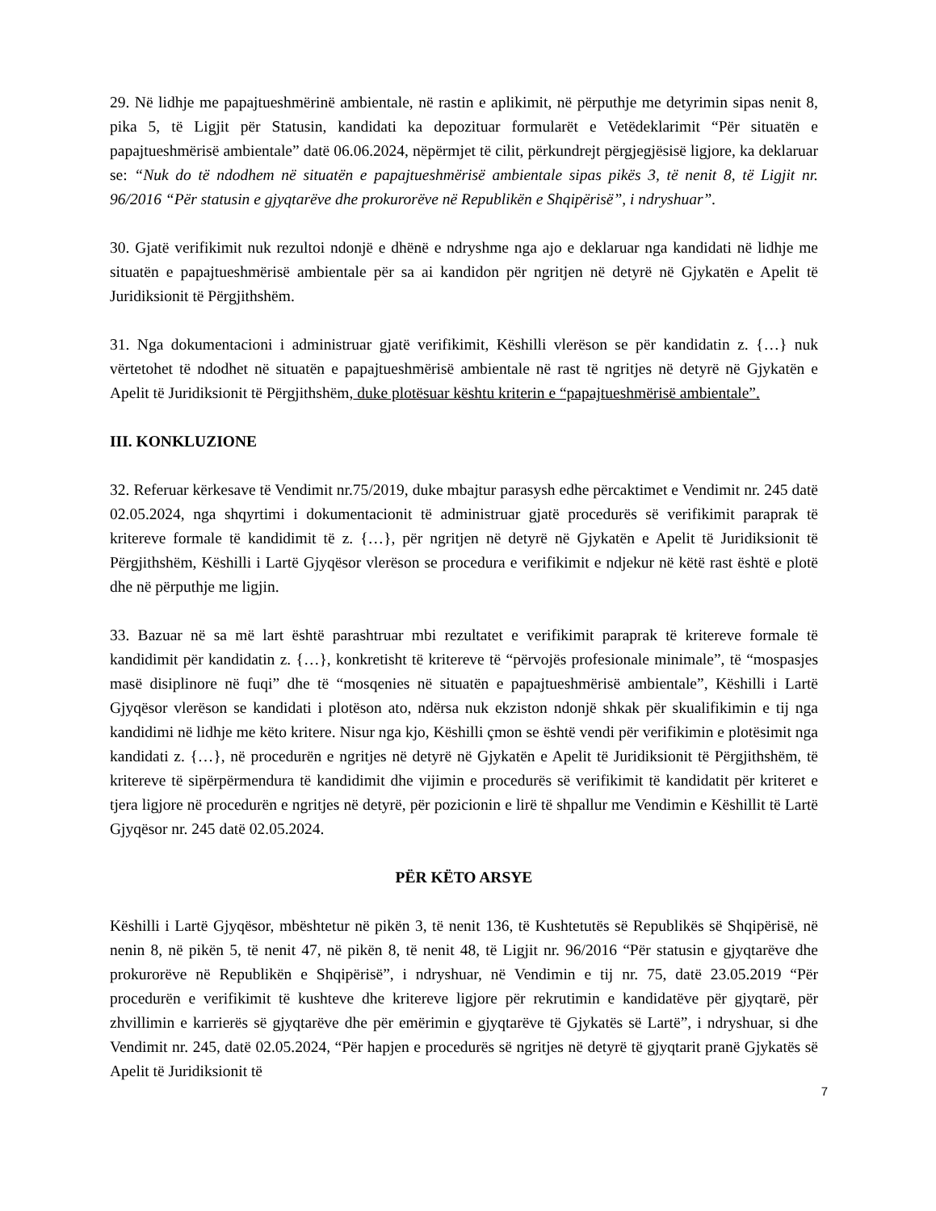29. Në lidhje me papajtueshmërinë ambientale, në rastin e aplikimit, në përputhje me detyrimin sipas nenit 8, pika 5, të Ligjit për Statusin, kandidati ka depozituar formularët e Vetëdeklarimit “Për situatën e papajtueshmërisë ambientale” datë 06.06.2024, nëpërmjet të cilit, përkundrejt përgjegjësisë ligjore, ka deklaruar se: “Nuk do të ndodhem në situatën e papajtueshmërisë ambientale sipas pikës 3, të nenit 8, të Ligjit nr. 96/2016 “Për statusin e gjyqtarëve dhe prokurorëve në Republikën e Shqipërisë”, i ndryshuar”.
30. Gjatë verifikimit nuk rezultoi ndonjë e dhënë e ndryshme nga ajo e deklaruar nga kandidati në lidhje me situatën e papajtueshmërisë ambientale për sa ai kandidon për ngritjen në detyrë në Gjykatën e Apelit të Juridiksionit të Përgjithshëm.
31. Nga dokumentacioni i administruar gjatë verifikimit, Këshilli vlerëson se për kandidatin z. {…} nuk vërtetohet të ndodhet në situatën e papajtueshmërisë ambientale në rast të ngritjes në detyrë në Gjykatën e Apelit të Juridiksionit të Përgjithshëm, duke plotësuar kështu kriterin e “papajtueshmërisë ambientale”.
III. KONKLUZIONE
32. Referuar kërkesave të Vendimit nr.75/2019, duke mbajtur parasysh edhe përcaktimet e Vendimit nr. 245 datë 02.05.2024, nga shqyrtimi i dokumentacionit të administruar gjatë procedurës së verifikimit paraprak të kritereve formale të kandidimit të z. {…}, për ngritjen në detyrë në Gjykatën e Apelit të Juridiksionit të Përgjithshëm, Këshilli i Lartë Gjyqësor vlerëson se procedura e verifikimit e ndjekur në këtë rast është e plotë dhe në përputhje me ligjin.
33. Bazuar në sa më lart është parashtruar mbi rezultatet e verifikimit paraprak të kritereve formale të kandidimit për kandidatin z. {…}, konkretisht të kritereve të “përvojës profesionale minimale”, të “mospasjes masë disiplinore në fuqi” dhe të “mosqenies në situatën e papajtueshmërisë ambientale”, Këshilli i Lartë Gjyqësor vlerëson se kandidati i plotëson ato, ndërsa nuk ekziston ndonjë shkak për skualifikimin e tij nga kandidimi në lidhje me këto kritere. Nisur nga kjo, Këshilli çmon se është vendi për verifikimin e plotësimit nga kandidati z. {…}, në procedurën e ngritjes në detyrë në Gjykatën e Apelit të Juridiksionit të Përgjithshëm, të kritereve të sipërpërmendura të kandidimit dhe vijimin e procedurës së verifikimit të kandidatit për kriteret e tjera ligjore në procedurën e ngritjes në detyrë, për pozicionin e lirë të shpallur me Vendimin e Këshillit të Lartë Gjyqësor nr. 245 datë 02.05.2024.
PËR KËTO ARSYE
Këshilli i Lartë Gjyqësor, mbështetur në pikën 3, të nenit 136, të Kushtetutës së Republikës së Shqipërisë, në nenin 8, në pikën 5, të nenit 47, në pikën 8, të nenit 48, të Ligjit nr. 96/2016 “Për statusin e gjyqtarëve dhe prokurorëve në Republikën e Shqipërisë”, i ndryshuar, në Vendimin e tij nr. 75, datë 23.05.2019 “Për procedurën e verifikimit të kushteve dhe kritereve ligjore për rekrutimin e kandidatëve për gjyqtarë, për zhvillimin e karrierës së gjyqtarëve dhe për emërimin e gjyqtarëve të Gjykatës së Lartë”, i ndryshuar, si dhe Vendimit nr. 245, datë 02.05.2024, “Për hapjen e procedurës së ngritjes në detyrë të gjyqtarit pranë Gjykatës së Apelit të Juridiksionit të
7